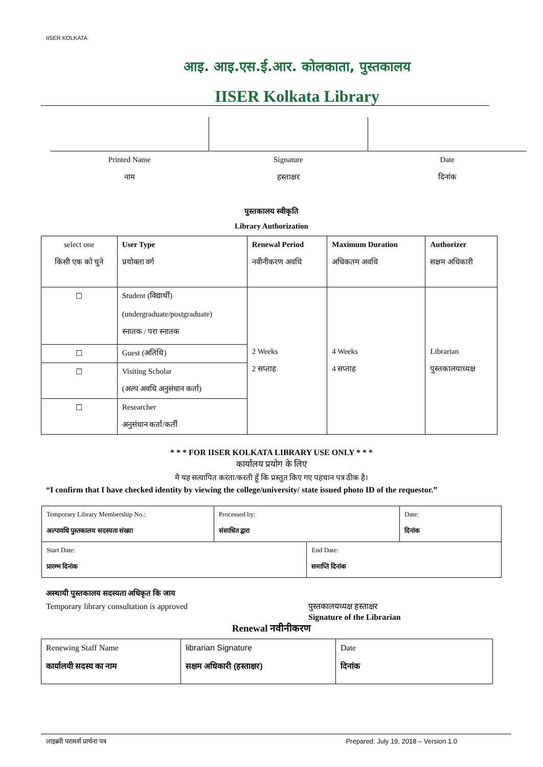IISER KOLKATA
आइ. आइ.एस.ई.आर. कोलकाता, पुस्तकालय
IISER Kolkata Library
| Printed Name नाम | Signature हस्ताक्षर | Date दिनांक |
पुस्तकालय स्वीकृति
Library Authorization
| select one किसी एक को चुने | User Type प्रयोक्ता वर्ग | Renewal Period नवीनीकरण अवधि | Maximum Duration अधिकतम अवधि | Authorizer सक्षम अधिकारी |
| --- | --- | --- | --- | --- |
| ☐ | Student (विद्यार्थी) (undergraduate/postgraduate) स्नातक / परा स्नातक | 2 Weeks 2 सप्ताह | 4 Weeks 4 सप्ताह | Librarian पुस्तकालयाध्यक्ष |
| ☐ | Guest (अतिथि) | | | |
| ☐ | Visiting Scholar (अल्प अवधि अनुसंधान कर्ता) | | | |
| ☐ | Researcher अनुसंधान कर्ता/कर्ती | | | |
* * * FOR IISER KOLKATA LIBRARY USE ONLY * * *
कार्यालय प्रयोग के लिए
मै यह सत्यापित करता/करती हूँ कि प्रस्तुत किए गए पहचान पत्र ठीक है।
“I confirm that I have checked identity by viewing the college/university/ state issued photo ID of the requestor.”
| Temporary Library Membership No.: अल्पावधि पुस्तकालय सदस्यता संख्या | Processed by: संसाधित द्वारा | | Date: दिनांक |
| Start Date: प्रारम्भ दिनांक | | End Date: समाप्ति दिनांक | |
अस्थायी पुस्तकालय सदस्यता अधिकृत कि जाय
Temporary library consultation is approved पुस्तकालयध्यक्ष हस्ताक्षर
Signature of the Librarian
Renewal नवीनीकरण
| Renewing Staff Name कार्यालयी सदस्य का नाम | librarian Signature सक्षम अधिकारी (हस्ताक्षर) | Date दिनांक |
लाइब्ररी परामर्श प्रार्थना पत्र Prepared: July 19, 2018 – Version 1.0